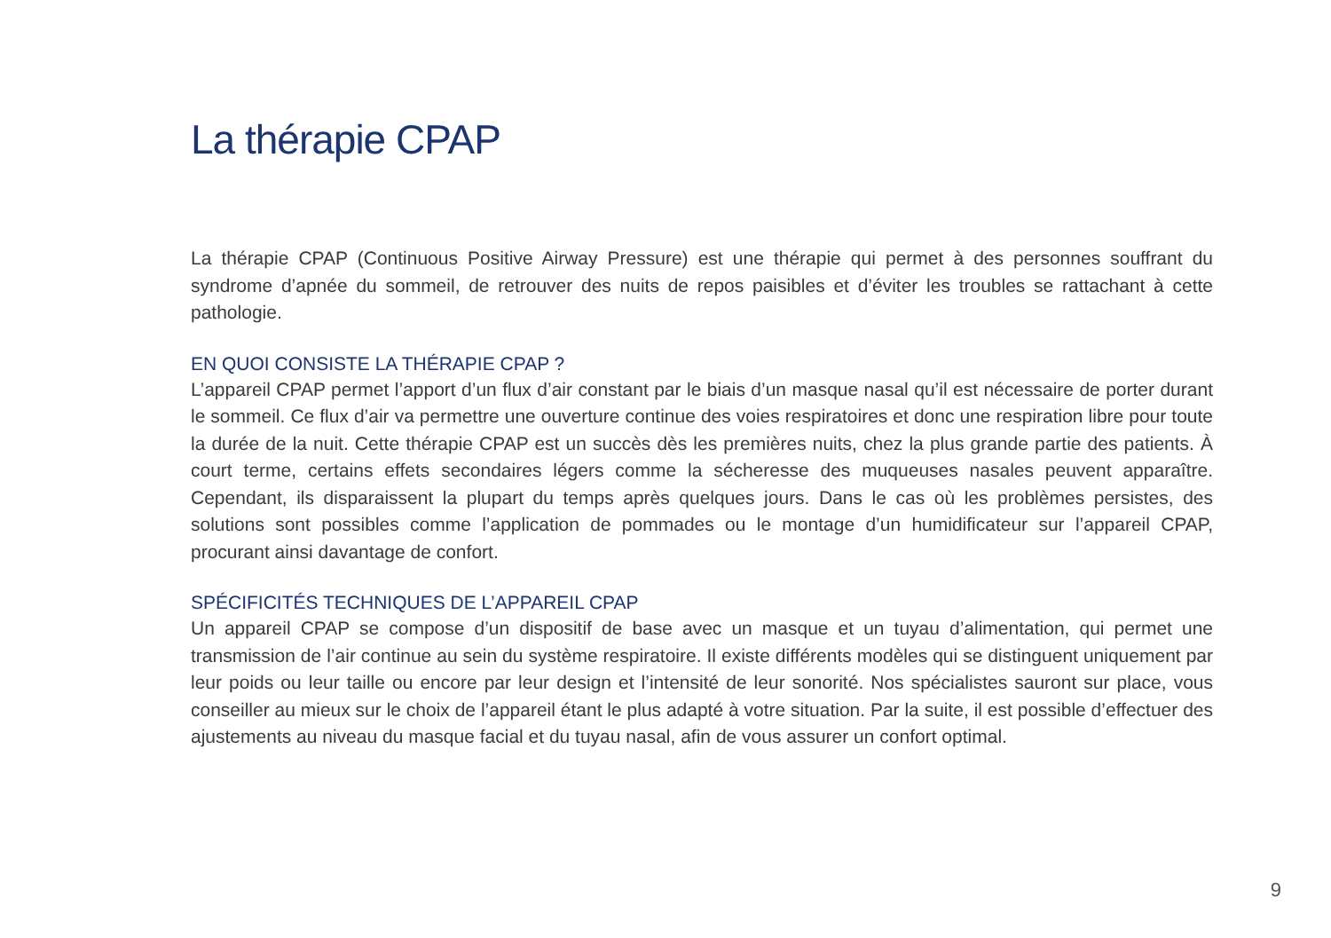La thérapie CPAP
La thérapie CPAP (Continuous Positive Airway Pressure) est une thérapie qui permet à des personnes souffrant du syndrome d’apnée du sommeil, de retrouver des nuits de repos paisibles et d’éviter les troubles se rattachant à cette pathologie.
EN QUOI CONSISTE LA THÉRAPIE CPAP ?
L’appareil CPAP permet l’apport d’un flux d’air constant par le biais d’un masque nasal qu’il est nécessaire de porter durant le sommeil. Ce flux d’air va permettre une ouverture continue des voies respiratoires et donc une respiration libre pour toute la durée de la nuit. Cette thérapie CPAP est un succès dès les premières nuits, chez la plus grande partie des patients. À court terme, certains effets secondaires légers comme la sécheresse des muqueuses nasales peuvent apparaître. Cependant, ils disparaissent la plupart du temps après quelques jours. Dans le cas où les problèmes persistes, des solutions sont possibles comme l’application de pommades ou le montage d’un humidificateur sur l’appareil CPAP, procurant ainsi davantage de confort.
SPÉCIFICITÉS TECHNIQUES DE L’APPAREIL CPAP
Un appareil CPAP se compose d’un dispositif de base avec un masque et un tuyau d’alimentation, qui permet une transmission de l’air continue au sein du système respiratoire. Il existe différents modèles qui se distinguent uniquement par leur poids ou leur taille ou encore par leur design et l’intensité de leur sonorité. Nos spécialistes sauront sur place, vous conseiller au mieux sur le choix de l’appareil étant le plus adapté à votre situation. Par la suite, il est possible d’effectuer des ajustements au niveau du masque facial et du tuyau nasal, afin de vous assurer un confort optimal.
9